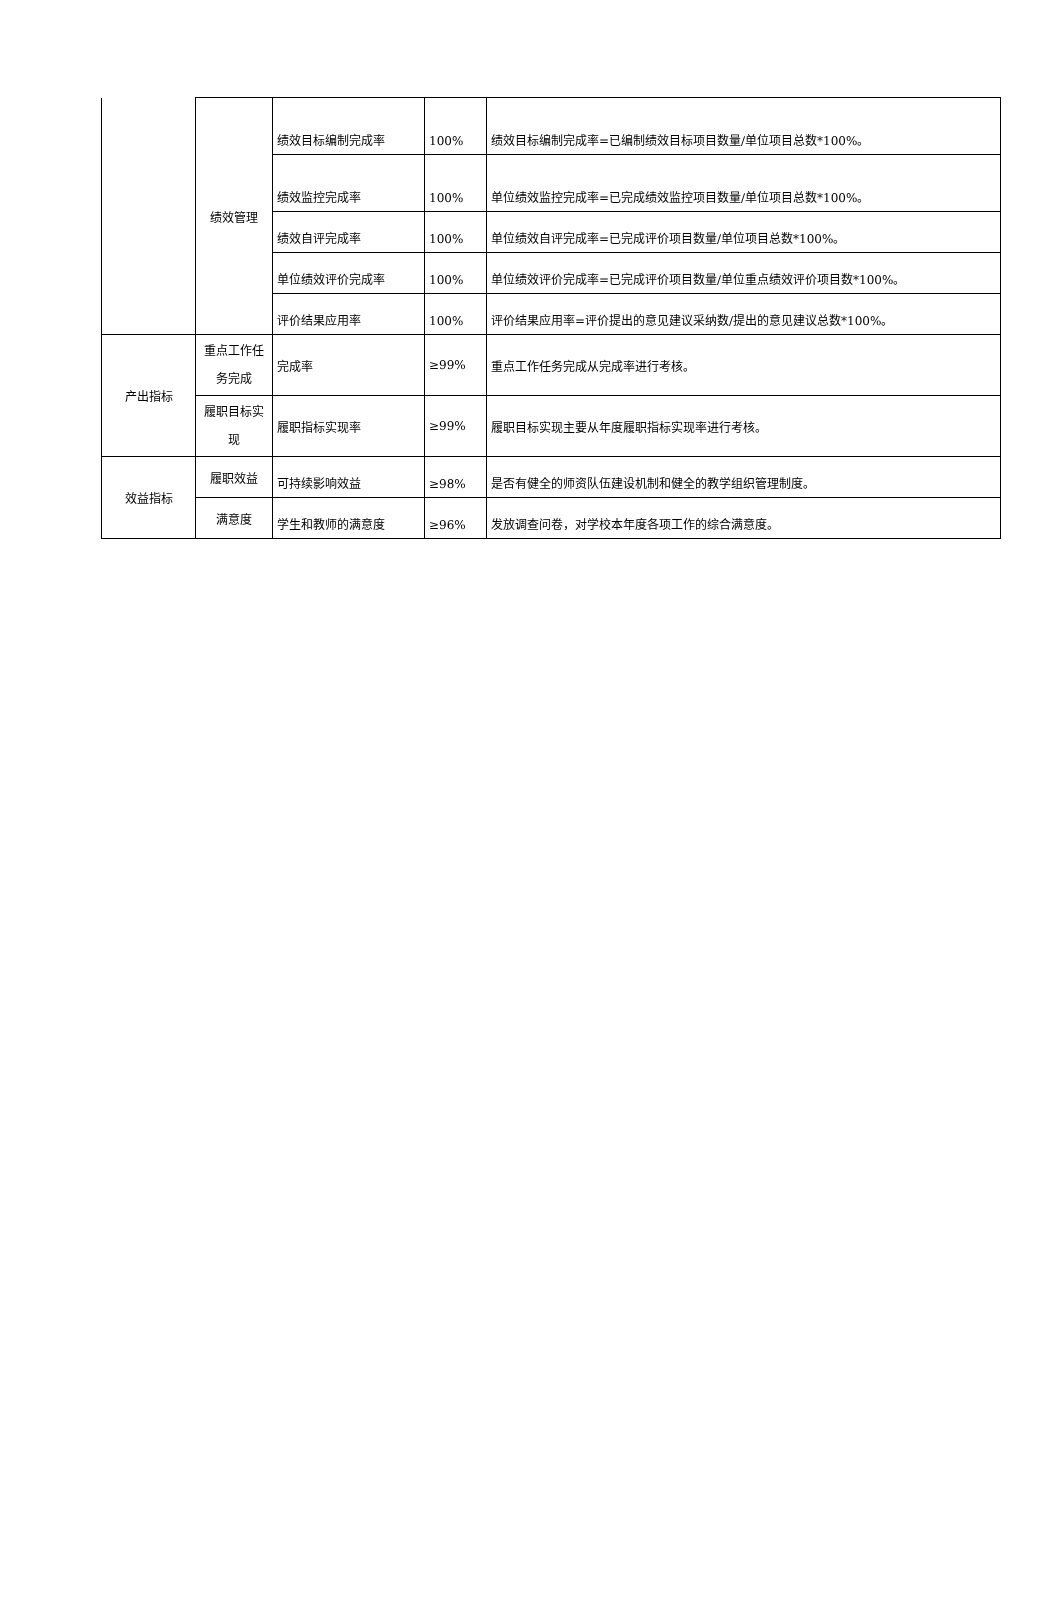| | 绩效管理 | 绩效目标编制完成率 | 100% | 绩效目标编制完成率=已编制绩效目标项目数量/单位项目总数*100%。 |
| | | 绩效监控完成率 | 100% | 单位绩效监控完成率=已完成绩效监控项目数量/单位项目总数*100%。 |
| | | 绩效自评完成率 | 100% | 单位绩效自评完成率=已完成评价项目数量/单位项目总数*100%。 |
| | | 单位绩效评价完成率 | 100% | 单位绩效评价完成率=已完成评价项目数量/单位重点绩效评价项目数*100%。 |
| | | 评价结果应用率 | 100% | 评价结果应用率=评价提出的意见建议采纳数/提出的意见建议总数*100%。 |
| 产出指标 | 重点工作任务完成 | 完成率 | ≥99% | 重点工作任务完成从完成率进行考核。 |
| | 履职目标实现 | 履职指标实现率 | ≥99% | 履职目标实现主要从年度履职指标实现率进行考核。 |
| 效益指标 | 履职效益 | 可持续影响效益 | ≥98% | 是否有健全的师资队伍建设机制和健全的教学组织管理制度。 |
| | 满意度 | 学生和教师的满意度 | ≥96% | 发放调查问卷，对学校本年度各项工作的综合满意度。 |